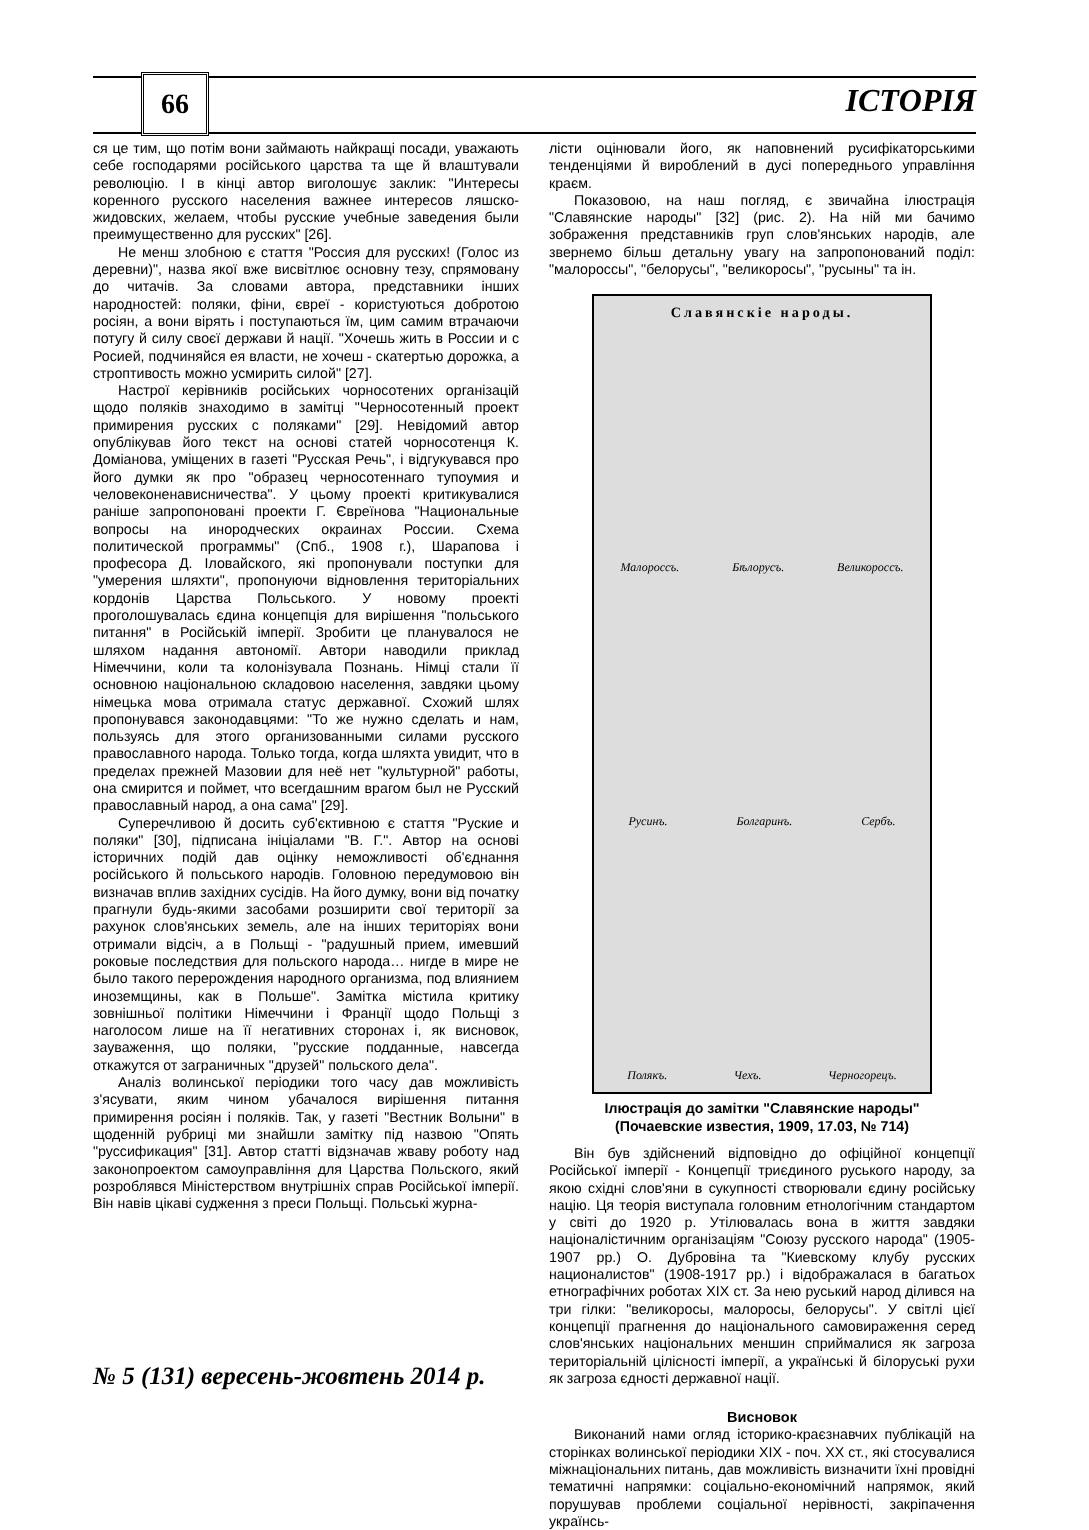66 ІСТОРІЯ
ся це тим, що потім вони займають найкращі посади, уважають себе господарями російського царства та ще й влаштували революцію. І в кінці автор виголошує заклик: "Интересы коренного русского населения важнее интересов ляшско-жидовских, желаем, чтобы русские учебные заведения были преимущественно для русских" [26].
Не менш злобною є стаття "Россия для русских! (Голос из деревни)", назва якої вже висвітлює основну тезу, спрямовану до читачів. За словами автора, представники інших народностей: поляки, фіни, євреї - користуються добротою росіян, а вони вірять і поступаються їм, цим самим втрачаючи потугу й силу своєї держави й нації. "Хочешь жить в России и с Росией, подчиняйся ея власти, не хочеш - скатертью дорожка, а строптивость можно усмирить силой" [27].
Настрої керівників російських чорносотених організацій щодо поляків знаходимо в замітці "Черносотенный проект примирения русских с поляками" [29]. Невідомий автор опублікував його текст на основі статей чорносотенця К. Доміанова, уміщених в газеті "Русская Речь", і відгукувався про його думки як про "образец черносотеннаго тупоумия и человеконенависничества". У цьому проекті критикувалися раніше запропоновані проекти Г. Євреїнова "Национальные вопросы на инородческих окраинах России. Схема политической программы" (Спб., 1908 г.), Шарапова і професора Д. Іловайского, які пропонували поступки для "умерения шляхти", пропонуючи відновлення територіальних кордонів Царства Польського. У новому проекті проголошувалась єдина концепція для вирішення "польського питання" в Російській імперії. Зробити це планувалося не шляхом надання автономії. Автори наводили приклад Німеччини, коли та колонізувала Познань. Німці стали її основною національною складовою населення, завдяки цьому німецька мова отримала статус державної. Схожий шлях пропонувався законодавцями: "То же нужно сделать и нам, пользуясь для этого организованными силами русского православного народа. Только тогда, когда шляхта увидит, что в пределах прежней Мазовии для неё нет "культурной" работы, она смирится и поймет, что всегдашним врагом был не Русский православный народ, а она сама" [29].
Суперечливою й досить суб'єктивною є стаття "Руские и поляки" [30], підписана ініціалами "В. Г.". Автор на основі історичних подій дав оцінку неможливості об'єднання російського й польського народів. Головною передумовою він визначав вплив західних сусідів. На його думку, вони від початку прагнули будь-якими засобами розширити свої території за рахунок слов'янських земель, але на інших територіях вони отримали відсіч, а в Польщі - "радушный прием, имевший роковые последствия для польского народа… нигде в мире не было такого перерождения народного организма, под влиянием иноземщины, как в Польше". Замітка містила критику зовнішньої політики Німеччини і Франції щодо Польщі з наголосом лише на її негативних сторонах і, як висновок, зауваження, що поляки, "русские подданные, навсегда откажутся от заграничных "друзей" польского дела".
Аналіз волинської періодики того часу дав можливість з'ясувати, яким чином убачалося вирішення питання примирення росіян і поляків. Так, у газеті "Вестник Волыни" в щоденній рубриці ми знайшли замітку під назвою "Опять "руссификация" [31]. Автор статті відзначав жваву роботу над законопроектом самоуправління для Царства Польского, який розроблявся Міністерством внутрішніх справ Російської імперії. Він навів цікаві судження з преси Польщі. Польські журна-
лісти оцінювали його, як наповнений русифікаторськими тенденціями й вироблений в дусі попереднього управління краєм.
Показовою, на наш погляд, є звичайна ілюстрація "Славянские народы" [32] (рис. 2). На ній ми бачимо зображення представників груп слов'янських народів, але звернемо більш детальну увагу на запропонований поділ: "малороссы", "белорусы", "великоросы", "русыны" та ін.
Славянскіе народы.
Малороссъ. Бѣлорусъ. Великороссъ.
Русинъ. Болгаринъ. Сербъ.
Полякъ. Чехъ. Черногорецъ.
Ілюстрація до замітки "Славянские народы"
(Почаевские известия, 1909, 17.03, № 714)
Він був здійснений відповідно до офіційної концепції Російської імперії - Концепції триєдиного руського народу, за якою східні слов'яни в сукупності створювали єдину російську націю. Ця теорія виступала головним етнологічним стандартом у світі до 1920 р. Утілювалась вона в життя завдяки націоналістичним організаціям "Союзу русского народа" (1905-1907 рр.) О. Дубровіна та "Киевскому клубу русских националистов" (1908-1917 рр.) і відображалася в багатьох етнографічних роботах XIX ст. За нею руський народ ділився на три гілки: "великоросы, малоросы, белорусы". У світлі цієї концепції прагнення до національного самовираження серед слов'янських національних меншин сприймалися як загроза територіальній цілісності імперії, а українські й білоруські рухи як загроза єдності державної нації.
Висновок
Виконаний нами огляд історико-краєзнавчих публікацій на сторінках волинської періодики XIX - поч. XX ст., які стосувалися міжнаціональних питань, дав можливість визначити їхні провідні тематичні напрямки: соціально-економічний напрямок, який порушував проблеми соціальної нерівності, закріпачення українсь-
№ 5 (131) вересень-жовтень 2014 р.